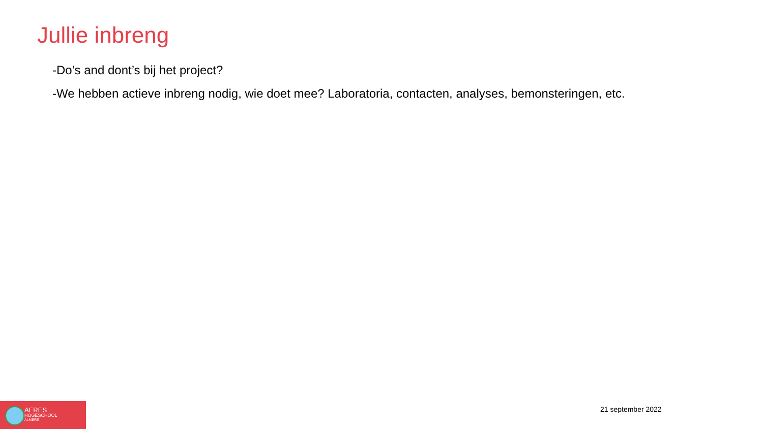Jullie inbreng
-Do’s and dont’s bij het project?
-We hebben actieve inbreng nodig, wie doet mee? Laboratoria, contacten, analyses, bemonsteringen, etc.
AERES
HOGESCHOOL
ALMERE
21 september 2022